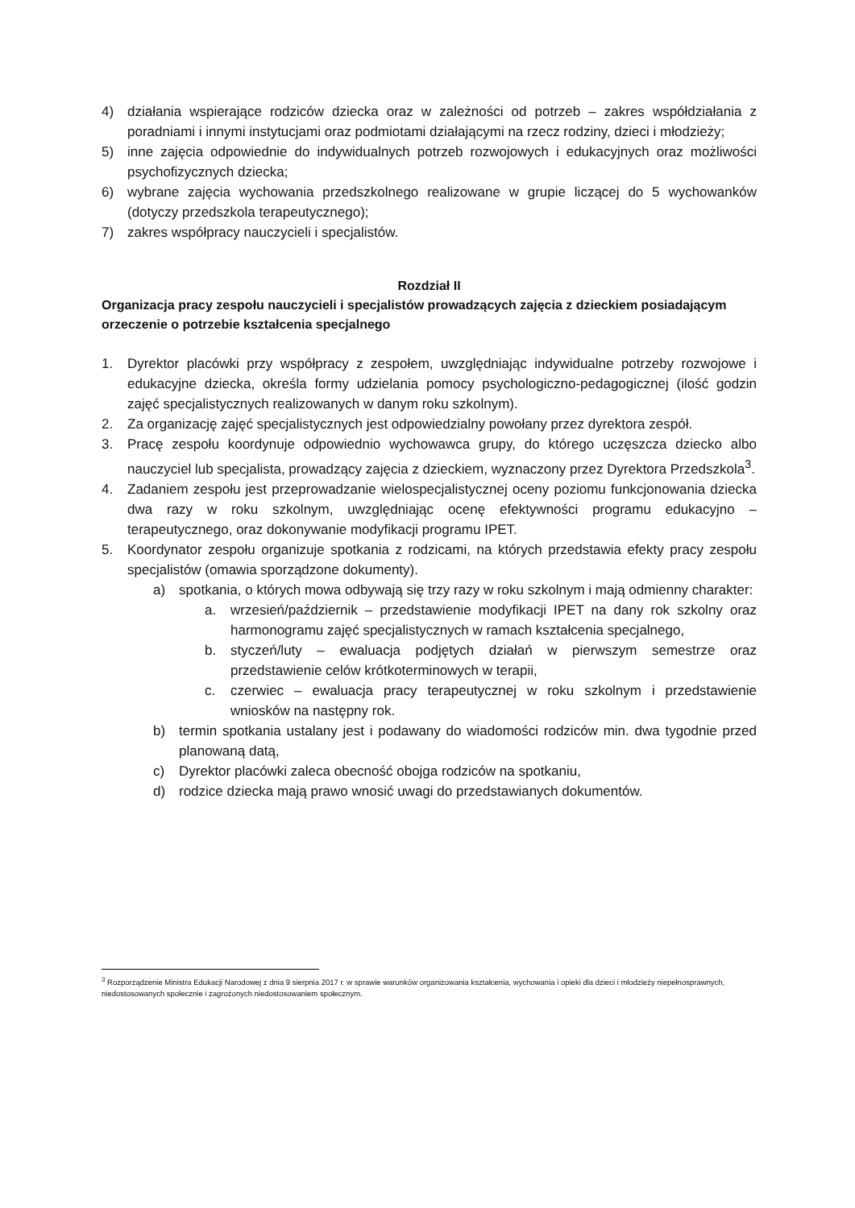4) działania wspierające rodziców dziecka oraz w zależności od potrzeb – zakres współdziałania z poradniami i innymi instytucjami oraz podmiotami działającymi na rzecz rodziny, dzieci i młodzieży;
5) inne zajęcia odpowiednie do indywidualnych potrzeb rozwojowych i edukacyjnych oraz możliwości psychofizycznych dziecka;
6) wybrane zajęcia wychowania przedszkolnego realizowane w grupie liczącej do 5 wychowanków (dotyczy przedszkola terapeutycznego);
7) zakres współpracy nauczycieli i specjalistów.
Rozdział II
Organizacja pracy zespołu nauczycieli i specjalistów prowadzących zajęcia z dzieckiem posiadającym orzeczenie o potrzebie kształcenia specjalnego
1. Dyrektor placówki przy współpracy z zespołem, uwzględniając indywidualne potrzeby rozwojowe i edukacyjne dziecka, określa formy udzielania pomocy psychologiczno-pedagogicznej (ilość godzin zajęć specjalistycznych realizowanych w danym roku szkolnym).
2. Za organizację zajęć specjalistycznych jest odpowiedzialny powołany przez dyrektora zespół.
3. Pracę zespołu koordynuje odpowiednio wychowawca grupy, do którego uczęszcza dziecko albo nauczyciel lub specjalista, prowadzący zajęcia z dzieckiem, wyznaczony przez Dyrektora Przedszkola<sup>3</sup>.
4. Zadaniem zespołu jest przeprowadzanie wielospecjalistycznej oceny poziomu funkcjonowania dziecka dwa razy w roku szkolnym, uwzględniając ocenę efektywności programu edukacyjno – terapeutycznego, oraz dokonywanie modyfikacji programu IPET.
5. Koordynator zespołu organizuje spotkania z rodzicami, na których przedstawia efekty pracy zespołu specjalistów (omawia sporządzone dokumenty).
a) spotkania, o których mowa odbywają się trzy razy w roku szkolnym i mają odmienny charakter:
a. wrzesień/październik – przedstawienie modyfikacji IPET na dany rok szkolny oraz harmonogramu zajęć specjalistycznych w ramach kształcenia specjalnego,
b. styczeń/luty – ewaluacja podjętych działań w pierwszym semestrze oraz przedstawienie celów krótkoterminowych w terapii,
c. czerwiec – ewaluacja pracy terapeutycznej w roku szkolnym i przedstawienie wniosków na następny rok.
b) termin spotkania ustalany jest i podawany do wiadomości rodziców min. dwa tygodnie przed planowaną datą,
c) Dyrektor placówki zaleca obecność obojga rodziców na spotkaniu,
d) rodzice dziecka mają prawo wnosić uwagi do przedstawianych dokumentów.
<sup>3</sup> Rozporządzenie Ministra Edukacji Narodowej z dnia 9 sierpnia 2017 r. w sprawie warunków organizowania kształcenia, wychowania i opieki dla dzieci i młodzieży niepełnosprawnych, niedostosowanych społecznie i zagrożonych niedostosowaniem społecznym.